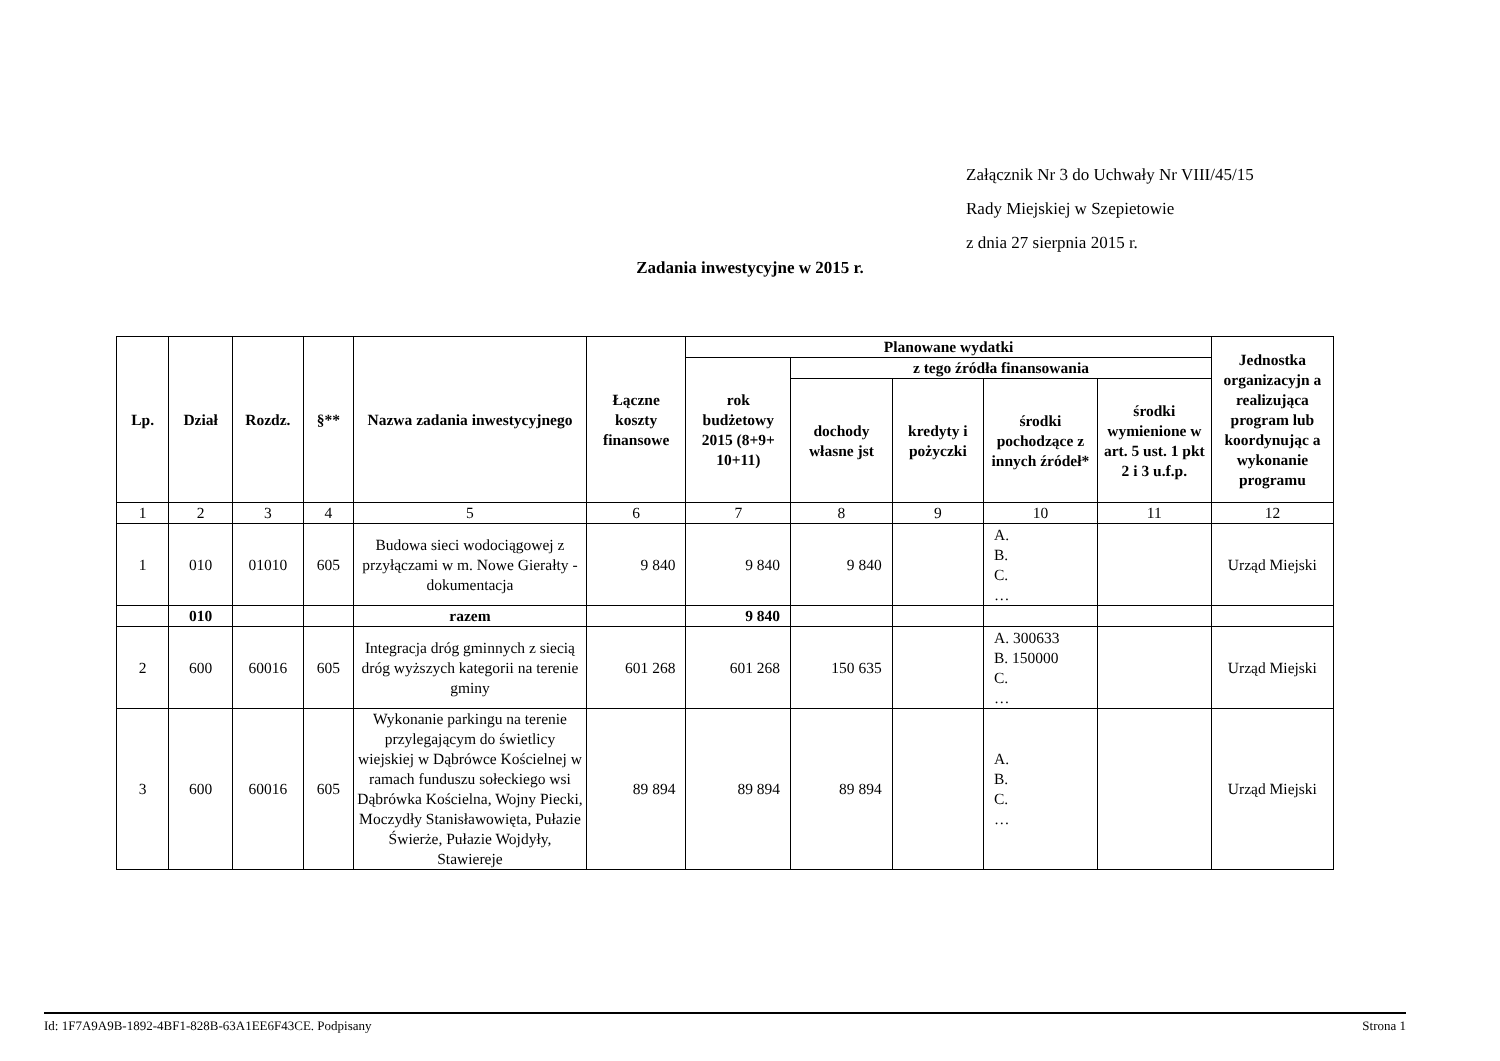Załącznik Nr 3 do Uchwały Nr VIII/45/15
Rady Miejskiej w Szepietowie
z dnia 27 sierpnia 2015 r.
Zadania inwestycyjne w 2015 r.
| Lp. | Dział | Rozdz. | §** | Nazwa zadania inwestycyjnego | Łączne koszty finansowe | Planowane wydatki | | | | | Jednostka organizacyjn a realizująca program lub koordynując a wykonanie programu |
| --- | --- | --- | --- | --- | --- | --- | --- | --- | --- | --- | --- |
| | | | | | | rok budżetowy 2015 (8+9+ 10+11) | z tego źródła finansowania | | | | |
| | | | | | | | dochody własne jst | kredyty i pożyczki | środki pochodzące z innych źródeł* | środki wymienione w art. 5 ust. 1 pkt 2 i 3 u.f.p. | |
| 1 | 2 | 3 | 4 | 5 | 6 | 7 | 8 | 9 | 10 | 11 | 12 |
| 1 | 010 | 01010 | 605 | Budowa sieci wodociągowej z przyłączami w m. Nowe Gierałty - dokumentacja | 9 840 | 9 840 | 9 840 | | A. B. C. … | | Urząd Miejski |
| | 010 | | | razem | | 9 840 | | | | | |
| 2 | 600 | 60016 | 605 | Integracja dróg gminnych z siecią dróg wyższych kategorii na terenie gminy | 601 268 | 601 268 | 150 635 | | A. 300633 B. 150000 C. … | | Urząd Miejski |
| 3 | 600 | 60016 | 605 | Wykonanie parkingu na terenie przylegającym do świetlicy wiejskiej w Dąbrówce Kościelnej w ramach funduszu sołeckiego wsi Dąbrówka Kościelna, Wojny Piecki, Moczydły Stanisławowięta, Pułazie Świerże, Pułazie Wojdyły, Stawiereje | 89 894 | 89 894 | 89 894 | | A. B. C. … | | Urząd Miejski |
Id: 1F7A9A9B-1892-4BF1-828B-63A1EE6F43CE. Podpisany Strona 1